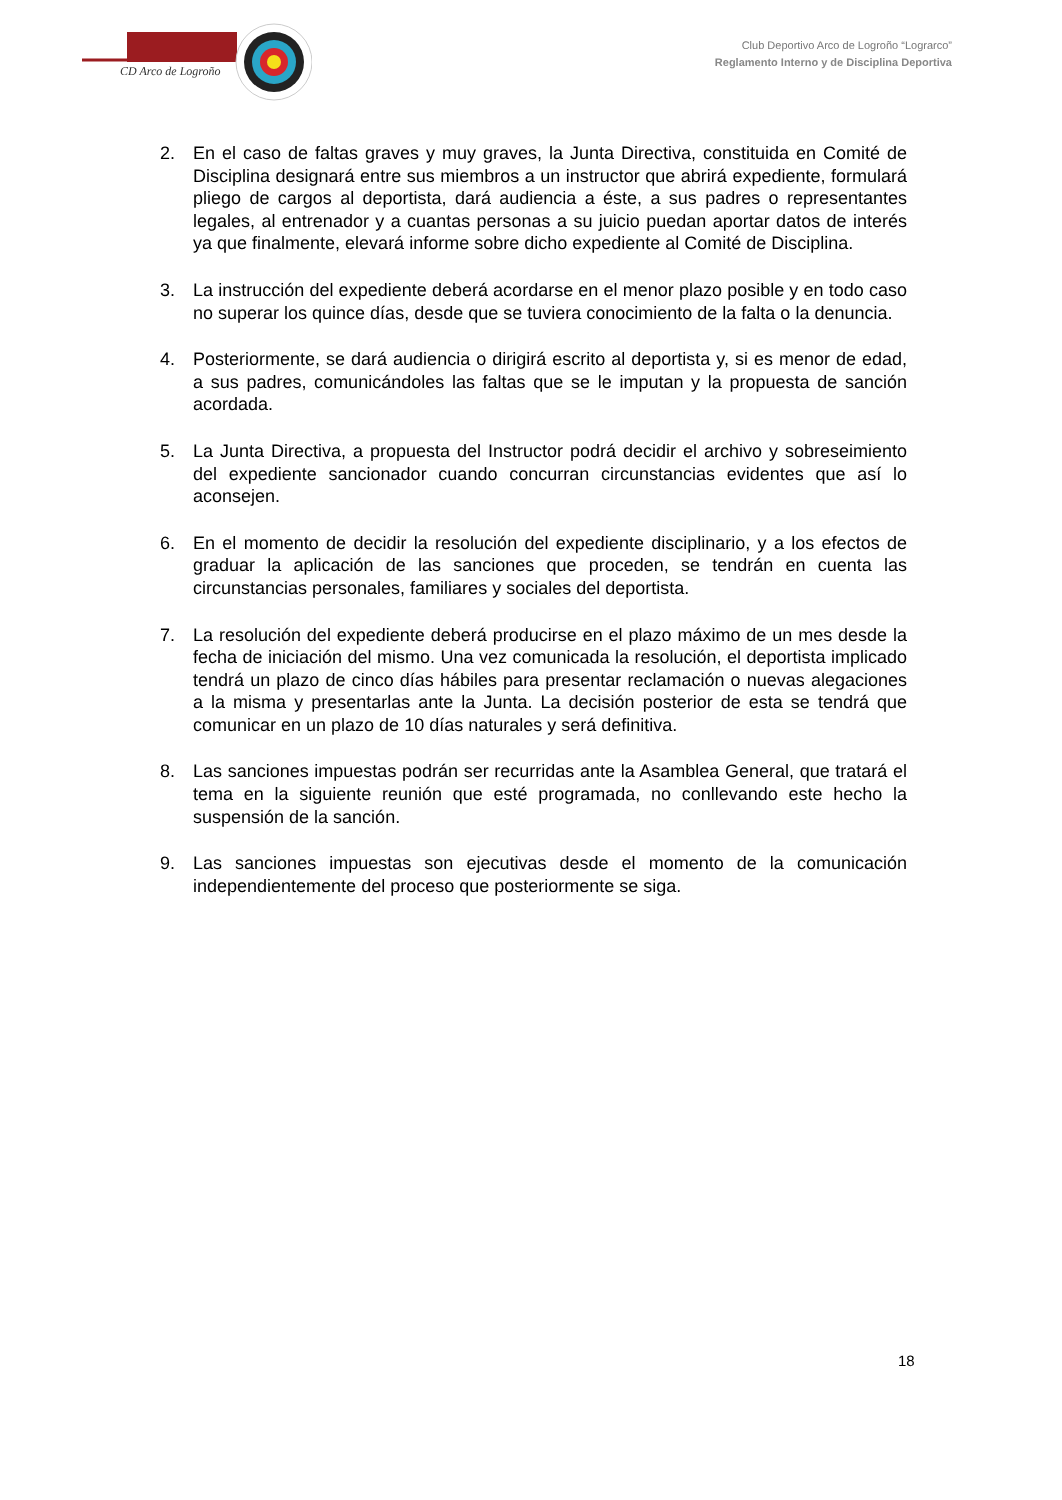CD Arco de Logroño
Club Deportivo Arco de Logroño “Lograrco”
Reglamento Interno y de Disciplina Deportiva
2. En el caso de faltas graves y muy graves, la Junta Directiva, constituida en Comité de Disciplina designará entre sus miembros a un instructor que abrirá expediente, formulará pliego de cargos al deportista, dará audiencia a éste, a sus padres o representantes legales, al entrenador y a cuantas personas a su juicio puedan aportar datos de interés ya que finalmente, elevará informe sobre dicho expediente al Comité de Disciplina.
3. La instrucción del expediente deberá acordarse en el menor plazo posible y en todo caso no superar los quince días, desde que se tuviera conocimiento de la falta o la denuncia.
4. Posteriormente, se dará audiencia o dirigirá escrito al deportista y, si es menor de edad, a sus padres, comunicándoles las faltas que se le imputan y la propuesta de sanción acordada.
5. La Junta Directiva, a propuesta del Instructor podrá decidir el archivo y sobreseimiento del expediente sancionador cuando concurran circunstancias evidentes que así lo aconsejen.
6. En el momento de decidir la resolución del expediente disciplinario, y a los efectos de graduar la aplicación de las sanciones que proceden, se tendrán en cuenta las circunstancias personales, familiares y sociales del deportista.
7. La resolución del expediente deberá producirse en el plazo máximo de un mes desde la fecha de iniciación del mismo. Una vez comunicada la resolución, el deportista implicado tendrá un plazo de cinco días hábiles para presentar reclamación o nuevas alegaciones a la misma y presentarlas ante la Junta. La decisión posterior de esta se tendrá que comunicar en un plazo de 10 días naturales y será definitiva.
8. Las sanciones impuestas podrán ser recurridas ante la Asamblea General, que tratará el tema en la siguiente reunión que esté programada, no conllevando este hecho la suspensión de la sanción.
9. Las sanciones impuestas son ejecutivas desde el momento de la comunicación independientemente del proceso que posteriormente se siga.
18